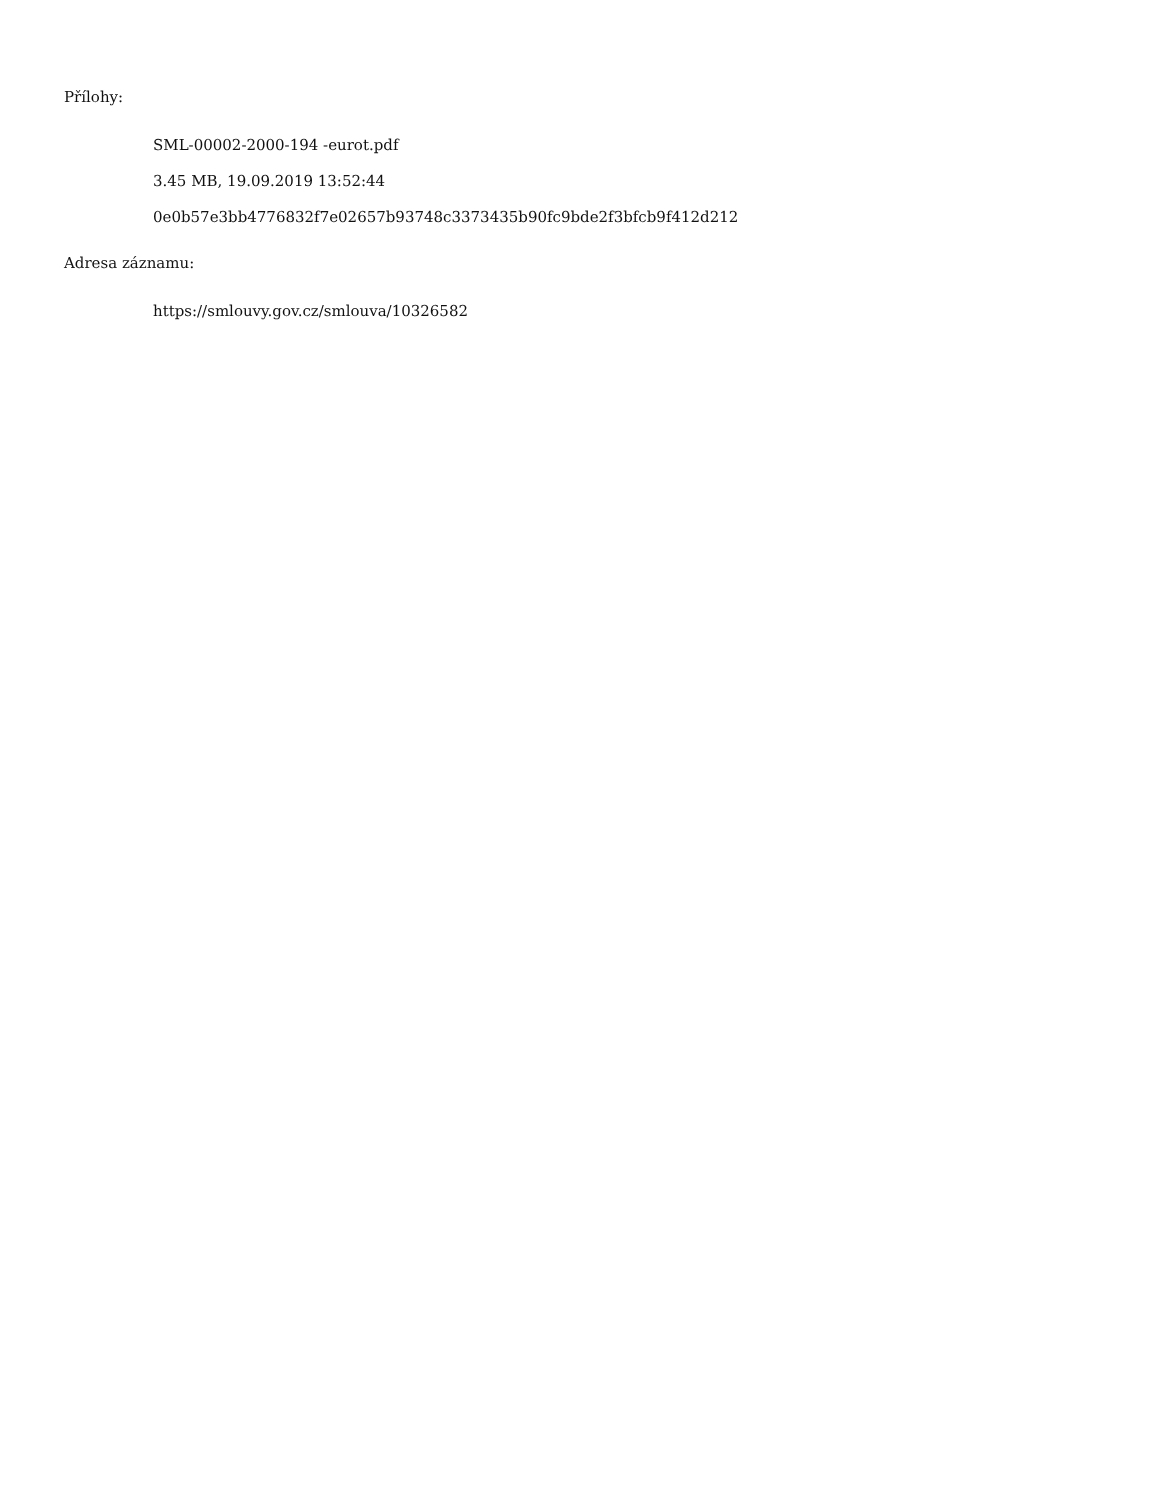Přílohy:
SML-00002-2000-194 -eurot.pdf
3.45 MB, 19.09.2019 13:52:44
0e0b57e3bb4776832f7e02657b93748c3373435b90fc9bde2f3bfcb9f412d212
Adresa záznamu:
https://smlouvy.gov.cz/smlouva/10326582